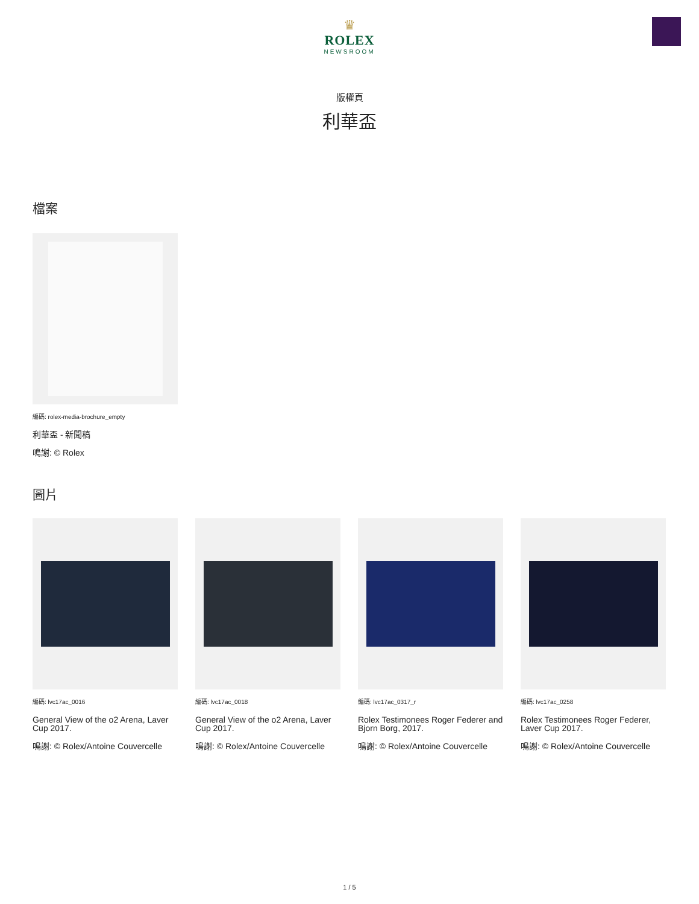♛
ROLEX
NEWSROOM
版權頁
利華盃
檔案
編碼: rolex-media-brochure_empty
利華盃 - 新聞稿
鳴謝: © Rolex
圖片
編碼: lvc17ac_0016
General View of the o2 Arena, Laver Cup 2017.
鳴謝: © Rolex/Antoine Couvercelle
編碼: lvc17ac_0018
General View of the o2 Arena, Laver Cup 2017.
鳴謝: © Rolex/Antoine Couvercelle
編碼: lvc17ac_0317_r
Rolex Testimonees Roger Federer and Bjorn Borg, 2017.
鳴謝: © Rolex/Antoine Couvercelle
編碼: lvc17ac_0258
Rolex Testimonees Roger Federer, Laver Cup 2017.
鳴謝: © Rolex/Antoine Couvercelle
1 / 5